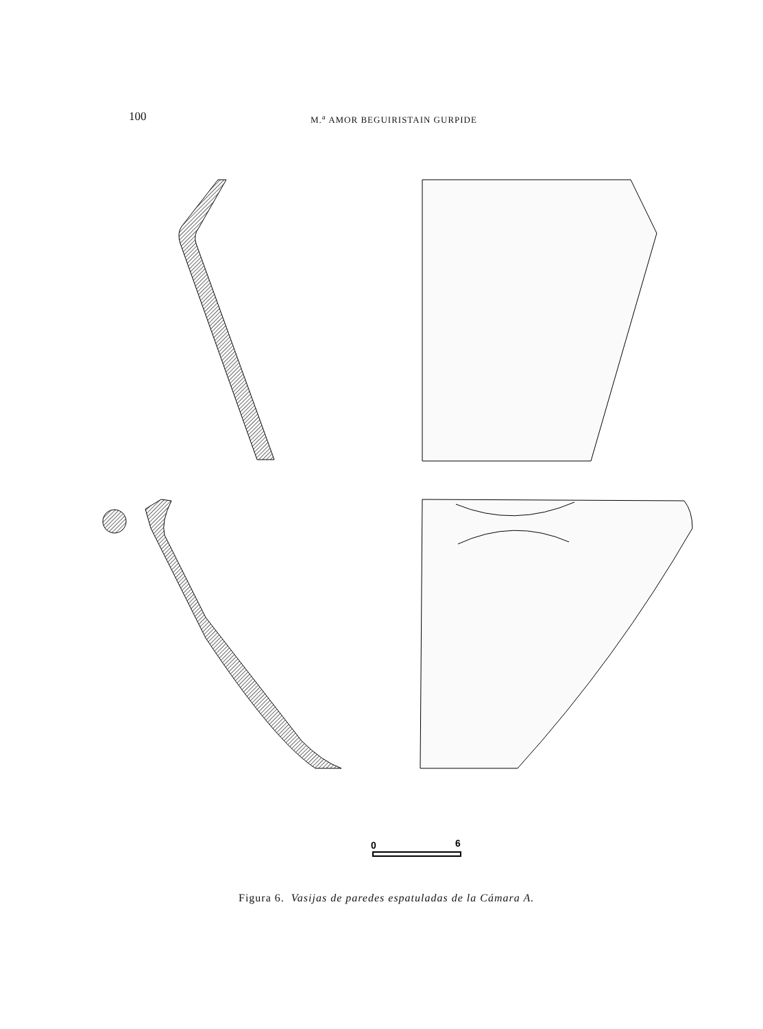100 M.<sup>a</sup> AMOR BEGUIRISTAIN GURPIDE
0
6
Figura 6. Vasijas de paredes espatuladas de la Cámara A.